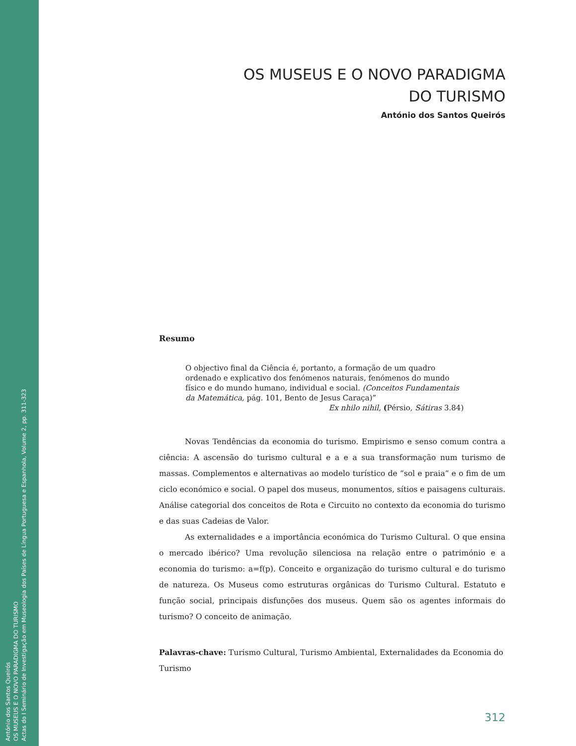António dos Santos Queirós
OS MUSEUS E O NOVO PARADIGMA DO TURISMO
Actas do I Seminário de Investigação em Museologia dos Países de Língua Portuguesa e Espanhola, Volume 2, pp. 311-323
OS MUSEUS E O NOVO PARADIGMA
DO TURISMO
António dos Santos Queirós
Resumo
O objectivo final da Ciência é, portanto, a formação de um quadro ordenado e explicativo dos fenómenos naturais, fenómenos do mundo físico e do mundo humano, individual e social. (Conceitos Fundamentais da Matemática, pág. 101, Bento de Jesus Caraça)”
Ex nhilo nihil, (Pérsio, Sátiras 3.84)
Novas Tendências da economia do turismo. Empirismo e senso comum contra a ciência: A ascensão do turismo cultural e a e a sua transformação num turismo de massas. Complementos e alternativas ao modelo turístico de “sol e praia” e o fim de um ciclo económico e social. O papel dos museus, monumentos, sítios e paisagens culturais. Análise categorial dos conceitos de Rota e Circuito no contexto da economia do turismo e das suas Cadeias de Valor.
As externalidades e a importância económica do Turismo Cultural. O que ensina o mercado ibérico? Uma revolução silenciosa na relação entre o património e a economia do turismo: a=f(p). Conceito e organização do turismo cultural e do turismo de natureza. Os Museus como estruturas orgânicas do Turismo Cultural. Estatuto e função social, principais disfunções dos museus. Quem são os agentes informais do turismo? O conceito de animação.
Palavras-chave: Turismo Cultural, Turismo Ambiental, Externalidades da Economia do Turismo
312